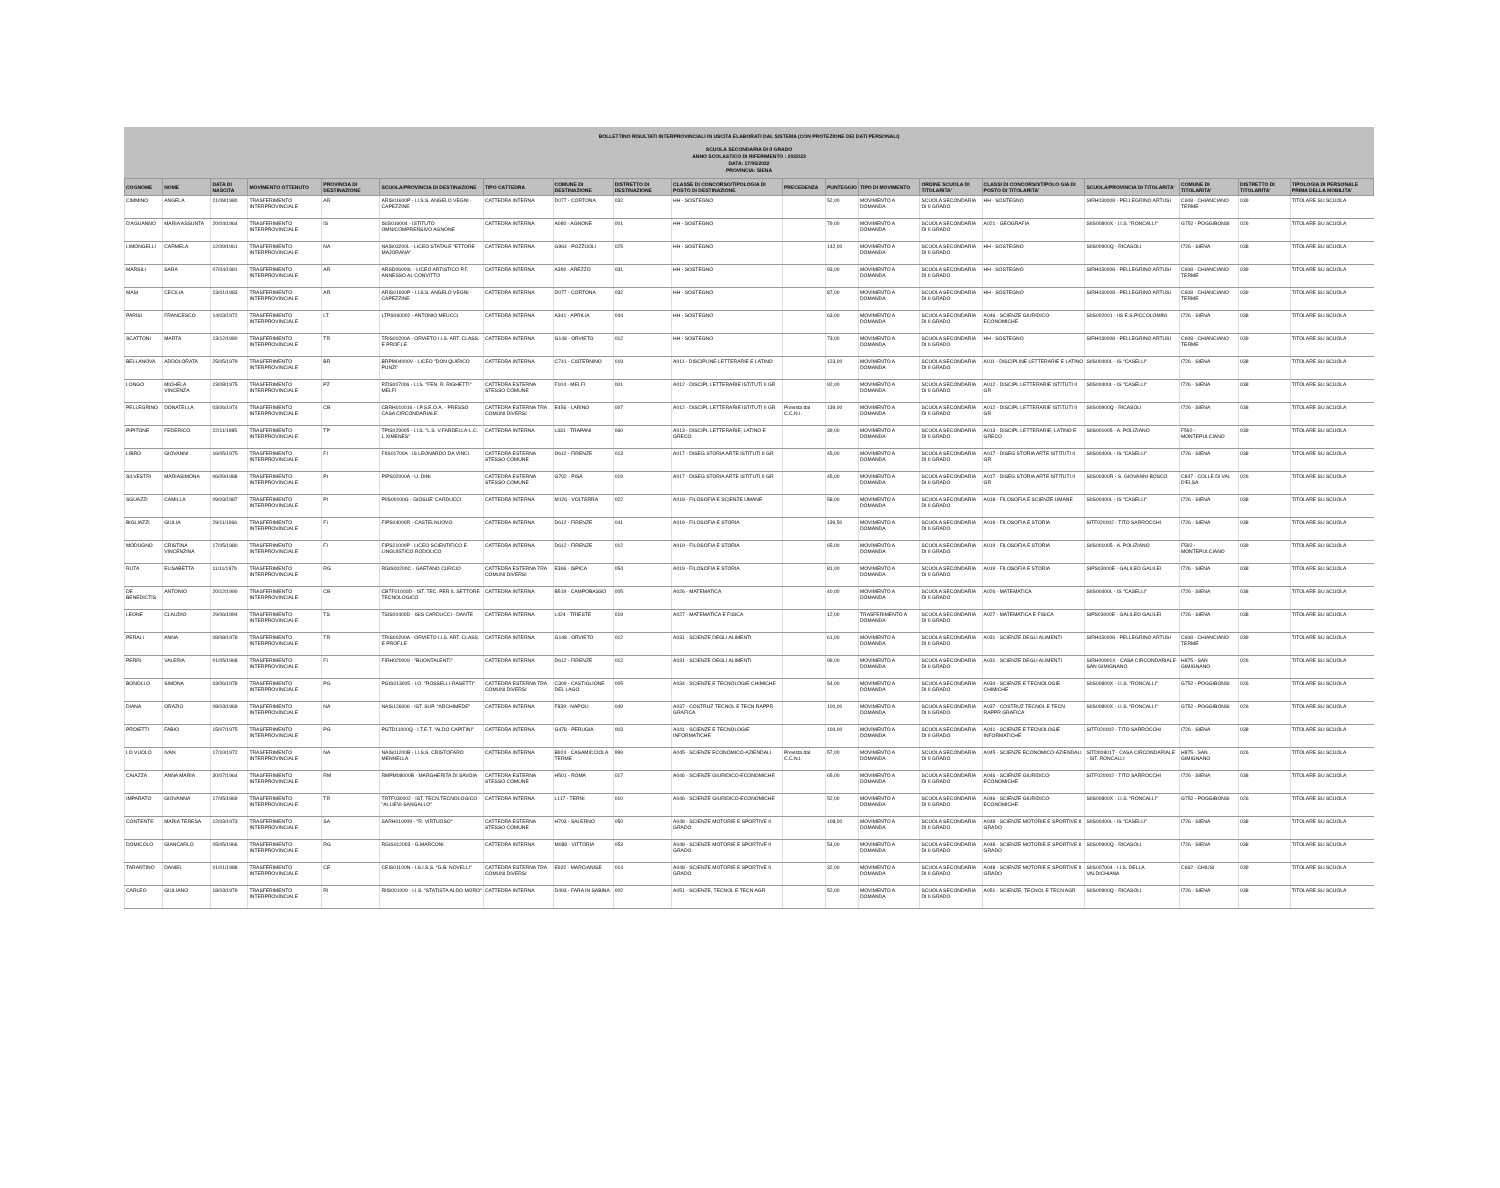BOLLETTINO RISULTATI INTERPROVINCIALI IN USCITA ELABORATI DAL SISTEMA (CON PROTEZIONE DEI DATI PERSONALI)
SCUOLA SECONDARIA DI II GRADO
ANNO SCOLASTICO DI RIFERIMENTO : 2022/23
DATA: 17/05/2022
PROVINCIA: SIENA
| COGNOME | NOME | DATA DI NASCITA | MOVIMENTO OTTENUTO | PROVINCIA DI DESTINAZIONE | SCUOLA/PROVINCIA DI DESTINAZIONE | TIPO CATTEDRA | COMUNE DI DESTINAZIONE | DISTRETTO DI DESTINAZIONE | CLASSE DI CONCORSO/TIPOLOGIA DI POSTO DI DESTINAZIONE | PRECEDENZA | PUNTEGGIO | TIPO DI MOVIMENTO | ORDINE SCUOLA DI TITOLARITA' | CLASSI DI CONCORSO/TIPOLO GIA DI POSTO DI TITOLARITA' | SCUOLA/PROVINCIA DI TITOLARITA' | COMUNE DI TITOLARITA' | DISTRETTO DI TITOLARITA' | TIPOLOGIA DI PERSONALE PRIMA DELLA MOBILITA' |
| --- | --- | --- | --- | --- | --- | --- | --- | --- | --- | --- | --- | --- | --- | --- | --- | --- | --- | --- |
| CIMMINO | ANGELA | 21/08/1980 | TRASFERIMENTO INTERPROVINCIALE | AR | ARIS01600P - I.I.S.S. ANGELO VEGNI - CAPEZZINE | CATTEDRA INTERNA | D077 - CORTONA | 032 | HH - SOSTEGNO | | 52,00 | MOVIMENTO A DOMANDA | SCUOLA SECONDARIA DI II GRADO | HH - SOSTEGNO | SIRH030008 - PELLEGRINO ARTUSI | C608 - CHIANCIANO TERME | 039 | TITOLARE SU SCUOLA |
| D'AGUANNO | MARIA ASSUNTA | 20/04/1964 | TRASFERIMENTO INTERPROVINCIALE | IS | ISIS016004 - ISTITUTO OMNICOMPRENSIVO AGNONE | CATTEDRA INTERNA | A080 - AGNONE | 001 | HH - SOSTEGNO | | 79,00 | MOVIMENTO A DOMANDA | SCUOLA SECONDARIA DI II GRADO | A021 - GEOGRAFIA | SIIS00800X - I.I.S. "RONCALLI" | G752 - POGGIBONSI | 026 | TITOLARE SU SCUOLA |
| LIMONGELLI | CARMELA | 12/09/1961 | TRASFERIMENTO INTERPROVINCIALE | NA | NAIS03200L - LICEO STATALE "ETTORE MAJORANA" | CATTEDRA INTERNA | G964 - POZZUOLI | 025 | HH - SOSTEGNO | | 142,00 | MOVIMENTO A DOMANDA | SCUOLA SECONDARIA DI II GRADO | HH - SOSTEGNO | SIIS00900Q - RICASOLI | I726 - SIENA | 038 | TITOLARE SU SCUOLA |
| MARSILI | SARA | 07/04/1981 | TRASFERIMENTO INTERPROVINCIALE | AR | ARSD06000L - LICEO ARTISTICO P.F. ANNESSO AL CONVITTO | CATTEDRA INTERNA | A390 - AREZZO | 031 | HH - SOSTEGNO | | 93,00 | MOVIMENTO A DOMANDA | SCUOLA SECONDARIA DI II GRADO | HH - SOSTEGNO | SIRH030008 - PELLEGRINO ARTUSI | C608 - CHIANCIANO TERME | 039 | TITOLARE SU SCUOLA |
| MASI | CECILIA | 23/01/1983 | TRASFERIMENTO INTERPROVINCIALE | AR | ARIS01600P - I.I.S.S. ANGELO VEGNI - CAPEZZINE | CATTEDRA INTERNA | D077 - CORTONA | 032 | HH - SOSTEGNO | | 87,00 | MOVIMENTO A DOMANDA | SCUOLA SECONDARIA DI II GRADO | HH - SOSTEGNO | SIRH030008 - PELLEGRINO ARTUSI | C608 - CHIANCIANO TERME | 039 | TITOLARE SU SCUOLA |
| PARISI | FRANCESCO | 14/03/1972 | TRASFERIMENTO INTERPROVINCIALE | LT | LTPS060002 - ANTONIO MEUCCI | CATTEDRA INTERNA | A341 - APRILIA | 044 | HH - SOSTEGNO | | 63,00 | MOVIMENTO A DOMANDA | SCUOLA SECONDARIA DI II GRADO | A046 - SCIENZE GIURIDICO-ECONOMICHE | SIIS002001 - IIS E.S.PICCOLOMINI | I726 - SIENA | 038 | TITOLARE SU SCUOLA |
| SCATTONI | MARTA | 13/12/1980 | TRASFERIMENTO INTERPROVINCIALE | TR | TRIS00200A - ORVIETO I.I.S. ART. CLASS. E PROF.LE | CATTEDRA INTERNA | G148 - ORVIETO | 012 | HH - SOSTEGNO | | 73,00 | MOVIMENTO A DOMANDA | SCUOLA SECONDARIA DI II GRADO | HH - SOSTEGNO | SIRH030008 - PELLEGRINO ARTUSI | C608 - CHIANCIANO TERME | 039 | TITOLARE SU SCUOLA |
| BELLANOVA | ADDOLORATA | 25/05/1979 | TRASFERIMENTO INTERPROVINCIALE | BR | BRPM04000V - LICEO "DON QUIRICO PUNZI" | CATTEDRA INTERNA | C741 - CISTERNINO | 019 | A011 - DISCIPLINE LETTERARIE E LATINO | | 123,00 | MOVIMENTO A DOMANDA | SCUOLA SECONDARIA DI II GRADO | A011 - DISCIPLINE LETTERARIE E LATINO | SIIS00400L - IS "CASELLI" | I726 - SIENA | 038 | TITOLARE SU SCUOLA |
| LONGO | MICHELA VINCENZA | 23/08/1975 | TRASFERIMENTO INTERPROVINCIALE | PZ | PZIS007006 - I.I.S. "FEN. R. RIGHETTI" MELFI | CATTEDRA ESTERNA STESSO COMUNE | F104 - MELFI | 001 | A012 - DISCIPL LETTERARIE ISTITUTI II GR | | 92,00 | MOVIMENTO A DOMANDA | SCUOLA SECONDARIA DI II GRADO | A012 - DISCIPL LETTERARIE ISTITUTI II GR | SIIS00400L - IS "CASELLI" | I726 - SIENA | 038 | TITOLARE SU SCUOLA |
| PELLEGRINO | DONATELLA | 03/06/1974 | TRASFERIMENTO INTERPROVINCIALE | CB | CBRH010016 - I.P.S.E.O.A. - PRESSO CASA CIRCONDARIALE | CATTEDRA ESTERNA TRA COMUNI DIVERSI | E456 - LARINO | 007 | A012 - DISCIPL LETTERARIE ISTITUTI II GR | Prevista dal C.C.N.I. | 139,00 | MOVIMENTO A DOMANDA | SCUOLA SECONDARIA DI II GRADO | A012 - DISCIPL LETTERARIE ISTITUTI II GR | SIIS00900Q - RICASOLI | I726 - SIENA | 038 | TITOLARE SU SCUOLA |
| PIPITONE | FEDERICO | 22/11/1985 | TRASFERIMENTO INTERPROVINCIALE | TP | TPIS029005 - I.I.S. "L.S. V.FARDELLA-L.C. L.XIMENES" | CATTEDRA INTERNA | L331 - TRAPANI | 060 | A013 - DISCIPL LETTERARIE, LATINO E GRECO | | 39,00 | MOVIMENTO A DOMANDA | SCUOLA SECONDARIA DI II GRADO | A013 - DISCIPL LETTERARIE, LATINO E GRECO | SIIS001005 - A. POLIZIANO | F592 - MONTEPULCIANO | 039 | TITOLARE SU SCUOLA |
| LIBRO | GIOVANNI | 16/05/1975 | TRASFERIMENTO INTERPROVINCIALE | FI | FIIS01700A - IS LEONARDO DA VINCI | CATTEDRA ESTERNA STESSO COMUNE | D612 - FIRENZE | 013 | A017 - DISEG STORIA ARTE ISTITUTI II GR | | 45,00 | MOVIMENTO A DOMANDA | SCUOLA SECONDARIA DI II GRADO | A017 - DISEG STORIA ARTE ISTITUTI II GR | SIIS00400L - IS "CASELLI" | I726 - SIENA | 038 | TITOLARE SU SCUOLA |
| SILVESTRI | MARIASIMONA | 06/09/1988 | TRASFERIMENTO INTERPROVINCIALE | PI | PIPS02000A - U. DINI | CATTEDRA ESTERNA STESSO COMUNE | G702 - PISA | 019 | A017 - DISEG STORIA ARTE ISTITUTI II GR | | 45,00 | MOVIMENTO A DOMANDA | SCUOLA SECONDARIA DI II GRADO | A017 - DISEG STORIA ARTE ISTITUTI II GR | SIIS00300R - S. GIOVANNI BOSCO | C847 - COLLE DI VAL D'ELSA | 026 | TITOLARE SU SCUOLA |
| SGUAZZI | CAMILLA | 09/03/1987 | TRASFERIMENTO INTERPROVINCIALE | PI | PIIS00100G - GIOSUE' CARDUCCI | CATTEDRA INTERNA | M126 - VOLTERRA | 022 | A018 - FILOSOFIA E SCIENZE UMANE | | 58,00 | MOVIMENTO A DOMANDA | SCUOLA SECONDARIA DI II GRADO | A018 - FILOSOFIA E SCIENZE UMANE | SIIS00400L - IS "CASELLI" | I726 - SIENA | 038 | TITOLARE SU SCUOLA |
| BIGLIAZZI | GIULIA | 29/11/1966 | TRASFERIMENTO INTERPROVINCIALE | FI | FIPS04000R - CASTELNUOVO | CATTEDRA INTERNA | D612 - FIRENZE | 041 | A019 - FILOSOFIA E STORIA | | 139,50 | MOVIMENTO A DOMANDA | SCUOLA SECONDARIA DI II GRADO | A019 - FILOSOFIA E STORIA | SITF020002 - TITO SARROCCHI | I726 - SIENA | 038 | TITOLARE SU SCUOLA |
| MODUGNO | CRISTINA VINCENZINA | 17/05/1980 | TRASFERIMENTO INTERPROVINCIALE | FI | FIPS21000P - LICEO SCIENTIFICO E LINGUISTICO RODOLICO | CATTEDRA INTERNA | D612 - FIRENZE | 012 | A019 - FILOSOFIA E STORIA | | 65,00 | MOVIMENTO A DOMANDA | SCUOLA SECONDARIA DI II GRADO | A019 - FILOSOFIA E STORIA | SIIS001005 - A. POLIZIANO | F592 - MONTEPULCIANO | 039 | TITOLARE SU SCUOLA |
| RUTA | ELISABETTA | 11/11/1979 | TRASFERIMENTO INTERPROVINCIALE | RG | RGIS00200C - GAETANO CURCIO | CATTEDRA ESTERNA TRA COMUNI DIVERSI | E366 - ISPICA | 054 | A019 - FILOSOFIA E STORIA | | 81,00 | MOVIMENTO A DOMANDA | SCUOLA SECONDARIA DI II GRADO | A019 - FILOSOFIA E STORIA | SIPS03000E - GALILEO GALILEI | I726 - SIENA | 038 | TITOLARE SU SCUOLA |
| DE BENEDICTIS | ANTONIO | 20/12/1990 | TRASFERIMENTO INTERPROVINCIALE | CB | CBTF01000D - IST. TEC. PER IL SETTORE TECNOLOGICO | CATTEDRA INTERNA | B519 - CAMPOBASSO | 005 | A026 - MATEMATICA | | 40,00 | MOVIMENTO A DOMANDA | SCUOLA SECONDARIA DI II GRADO | A026 - MATEMATICA | SIIS00400L - IS "CASELLI" | I726 - SIENA | 038 | TITOLARE SU SCUOLA |
| LEONE | CLAUDIO | 29/06/1994 | TRASFERIMENTO INTERPROVINCIALE | TS | TSIS00400D - ISIS CARDUCCI - DANTE | CATTEDRA INTERNA | L424 - TRIESTE | 019 | A027 - MATEMATICA E FISICA | | 12,00 | TRASFERIMENTO A DOMANDA | SCUOLA SECONDARIA DI II GRADO | A027 - MATEMATICA E FISICA | SIPS03000E - GALILEO GALILEI | I726 - SIENA | 038 | TITOLARE SU SCUOLA |
| PERALI | ANNA | 08/08/1978 | TRASFERIMENTO INTERPROVINCIALE | TR | TRIS00200A - ORVIETO I.I.S. ART. CLASS. E PROF.LE | CATTEDRA INTERNA | G148 - ORVIETO | 012 | A031 - SCIENZE DEGLI ALIMENTI | | 61,00 | MOVIMENTO A DOMANDA | SCUOLA SECONDARIA DI II GRADO | A031 - SCIENZE DEGLI ALIMENTI | SIRH030008 - PELLEGRINO ARTUSI | C608 - CHIANCIANO TERME | 039 | TITOLARE SU SCUOLA |
| PERRI | VALERIA | 01/05/1968 | TRASFERIMENTO INTERPROVINCIALE | FI | FIRH020009 - "BUONTALENTI" | CATTEDRA INTERNA | D612 - FIRENZE | 012 | A031 - SCIENZE DEGLI ALIMENTI | | 99,00 | MOVIMENTO A DOMANDA | SCUOLA SECONDARIA DI II GRADO | A031 - SCIENZE DEGLI ALIMENTI | SIRH00901X - CASA CIRCONDARIALE-SAN GIMIGNANO | H875 - SAN GIMIGNANO | 026 | TITOLARE SU SCUOLA |
| BONOLLO | SIMONA | 03/06/1978 | TRASFERIMENTO INTERPROVINCIALE | PG | PGIS013005 - I.O. "ROSSELLI-RASETTI" | CATTEDRA ESTERNA TRA COMUNI DIVERSI | C309 - CASTIGLIONE DEL LAGO | 005 | A034 - SCIENZE E TECNOLOGIE CHIMICHE | | 54,00 | MOVIMENTO A DOMANDA | SCUOLA SECONDARIA DI II GRADO | A034 - SCIENZE E TECNOLOGIE CHIMICHE | SIIS00800X - I.I.S. "RONCALLI" | G752 - POGGIBONSI | 026 | TITOLARE SU SCUOLA |
| DIANA | ORAZIO | 08/03/1969 | TRASFERIMENTO INTERPROVINCIALE | NA | NAIS126006 - IST. SUP. "ARCHIMEDE" | CATTEDRA INTERNA | F839 - NAPOLI | 049 | A037 - COSTRUZ TECNOL E TECN RAPPR GRAFICA | | 100,00 | MOVIMENTO A DOMANDA | SCUOLA SECONDARIA DI II GRADO | A037 - COSTRUZ TECNOL E TECN RAPPR GRAFICA | SIIS00800X - I.I.S. "RONCALLI" | G752 - POGGIBONSI | 026 | TITOLARE SU SCUOLA |
| PROIETTI | FABIO | 15/07/1975 | TRASFERIMENTO INTERPROVINCIALE | PG | PGTD11000Q - I.T.E.T. "ALDO CAPITINI" | CATTEDRA INTERNA | G478 - PERUGIA | 003 | A041 - SCIENZE E TECNOLOGIE INFORMATICHE | | 104,00 | MOVIMENTO A DOMANDA | SCUOLA SECONDARIA DI II GRADO | A041 - SCIENZE E TECNOLOGIE INFORMATICHE | SITF020002 - TITO SARROCCHI | I726 - SIENA | 038 | TITOLARE SU SCUOLA |
| LO VUOLO | IVAN | 17/10/1972 | TRASFERIMENTO INTERPROVINCIALE | NA | NAIS01200B - I.I.S.S. CRISTOFARO MENNELLA | CATTEDRA INTERNA | B924 - CASAMICCIOLA TERME | 999 | A045 - SCIENZE ECONOMICO-AZIENDALI | Prevista dal C.C.N.I. | 57,00 | MOVIMENTO A DOMANDA | SCUOLA SECONDARIA DI II GRADO | A045 - SCIENZE ECONOMICO-AZIENDALI | SITD00801T - CASA CIRCONDARIALE - IST. RONCALLI | H875 - SAN GIMIGNANO | 026 | TITOLARE SU SCUOLA |
| CAIAZZA | ANNA MARIA | 30/07/1964 | TRASFERIMENTO INTERPROVINCIALE | RM | RMPM08000B - MARGHERITA DI SAVOIA | CATTEDRA ESTERNA STESSO COMUNE | H501 - ROMA | 017 | A046 - SCIENZE GIURIDICO-ECONOMICHE | | 65,00 | MOVIMENTO A DOMANDA | SCUOLA SECONDARIA DI II GRADO | A046 - SCIENZE GIURIDICO-ECONOMICHE | SITF020002 - TITO SARROCCHI | I726 - SIENA | 038 | TITOLARE SU SCUOLA |
| IMPARATO | GIOVANNA | 17/05/1969 | TRASFERIMENTO INTERPROVINCIALE | TR | TRTF030002 - IST. TECN.TECNOLOGICO "ALLIEVI-SANGALLO" | CATTEDRA INTERNA | L117 - TERNI | 010 | A046 - SCIENZE GIURIDICO-ECONOMICHE | | 52,00 | MOVIMENTO A DOMANDA | SCUOLA SECONDARIA DI II GRADO | A046 - SCIENZE GIURIDICO-ECONOMICHE | SIIS00800X - I.I.S. "RONCALLI" | G752 - POGGIBONSI | 026 | TITOLARE SU SCUOLA |
| CONTENTE | MARIA TERESA | 12/03/1973 | TRASFERIMENTO INTERPROVINCIALE | SA | SARH010009 - "R. VIRTUOSO" | CATTEDRA ESTERNA STESSO COMUNE | H703 - SALERNO | 050 | A048 - SCIENZE MOTORIE E SPORTIVE II GRADO | | 108,00 | MOVIMENTO A DOMANDA | SCUOLA SECONDARIA DI II GRADO | A048 - SCIENZE MOTORIE E SPORTIVE II GRADO | SIIS00400L - IS "CASELLI" | I726 - SIENA | 038 | TITOLARE SU SCUOLA |
| DOMICOLO | GIANCARLO | 05/05/1966 | TRASFERIMENTO INTERPROVINCIALE | RG | RGIS012003 - G.MARCONI | CATTEDRA INTERNA | M088 - VITTORIA | 053 | A048 - SCIENZE MOTORIE E SPORTIVE II GRADO | | 54,00 | MOVIMENTO A DOMANDA | SCUOLA SECONDARIA DI II GRADO | A048 - SCIENZE MOTORIE E SPORTIVE II GRADO | SIIS00900Q - RICASOLI | I726 - SIENA | 038 | TITOLARE SU SCUOLA |
| TARANTINO | DANIEL | 01/01/1988 | TRASFERIMENTO INTERPROVINCIALE | CE | CEIS01100N - I.S.I.S.S. "G.B. NOVELLI" | CATTEDRA ESTERNA TRA COMUNI DIVERSI | E932 - MARCIANISE | 014 | A048 - SCIENZE MOTORIE E SPORTIVE II GRADO | | 32,00 | MOVIMENTO A DOMANDA | SCUOLA SECONDARIA DI II GRADO | A048 - SCIENZE MOTORIE E SPORTIVE II GRADO | SIIS007004 - I.I.S. DELLA VALDICHIANA | C662 - CHIUSI | 039 | TITOLARE SU SCUOLA |
| CARLEO | GIULIANO | 18/03/1979 | TRASFERIMENTO INTERPROVINCIALE | RI | RIIS001009 - I.I.S. "STATISTA ALDO MORO" | CATTEDRA INTERNA | D493 - FARA IN SABINA | 002 | A051 - SCIENZE, TECNOL E TECN AGR | | 52,00 | MOVIMENTO A DOMANDA | SCUOLA SECONDARIA DI II GRADO | A051 - SCIENZE, TECNOL E TECN AGR | SIIS00900Q - RICASOLI | I726 - SIENA | 038 | TITOLARE SU SCUOLA |